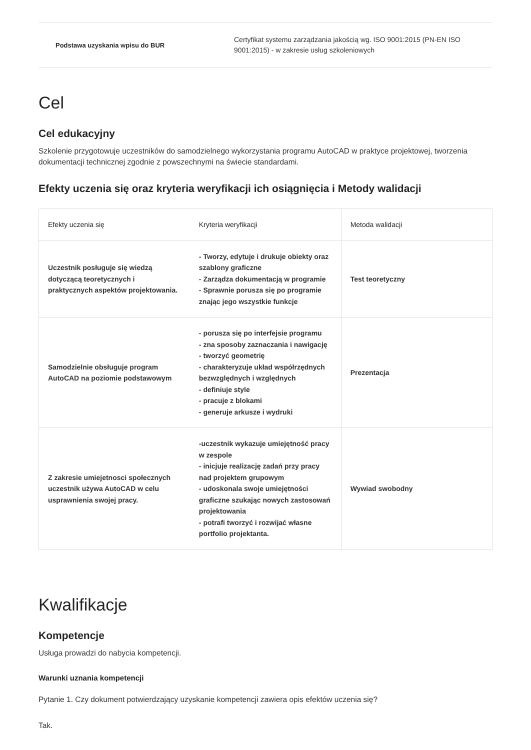Podstawa uzyskania wpisu do BUR
Certyfikat systemu zarządzania jakością wg. ISO 9001:2015 (PN-EN ISO 9001:2015) - w zakresie usług szkoleniowych
Cel
Cel edukacyjny
Szkolenie przygotowuje uczestników do samodzielnego wykorzystania programu AutoCAD w praktyce projektowej, tworzenia dokumentacji technicznej zgodnie z powszechnymi na świecie standardami.
Efekty uczenia się oraz kryteria weryfikacji ich osiągnięcia i Metody walidacji
| Efekty uczenia się | Kryteria weryfikacji | Metoda walidacji |
| --- | --- | --- |
| Uczestnik posługuje się wiedzą dotyczącą teoretycznych i praktycznych aspektów projektowania. | - Tworzy, edytuje i drukuje obiekty oraz szablony graficzne - Zarządza dokumentacją w programie - Sprawnie porusza się po programie znając jego wszystkie funkcje | Test teoretyczny |
| Samodzielnie obsługuje program AutoCAD na poziomie podstawowym | - porusza się po interfejsie programu - zna sposoby zaznaczania i nawigację - tworzyć geometrię - charakteryzuje układ współrzędnych bezwzględnych i względnych - definiuje style - pracuje z blokami - generuje arkusze i wydruki | Prezentacja |
| Z zakresie umiejetnosci społecznych uczestnik używa AutoCAD w celu usprawnienia swojej pracy. | -uczestnik wykazuje umiejętność pracy w zespole - inicjuje realizację zadań przy pracy nad projektem grupowym - udoskonala swoje umiejętności graficzne szukając nowych zastosowań projektowania - potrafi tworzyć i rozwijać własne portfolio projektanta. | Wywiad swobodny |
Kwalifikacje
Kompetencje
Usługa prowadzi do nabycia kompetencji.
Warunki uznania kompetencji
Pytanie 1. Czy dokument potwierdzający uzyskanie kompetencji zawiera opis efektów uczenia się?
Tak.